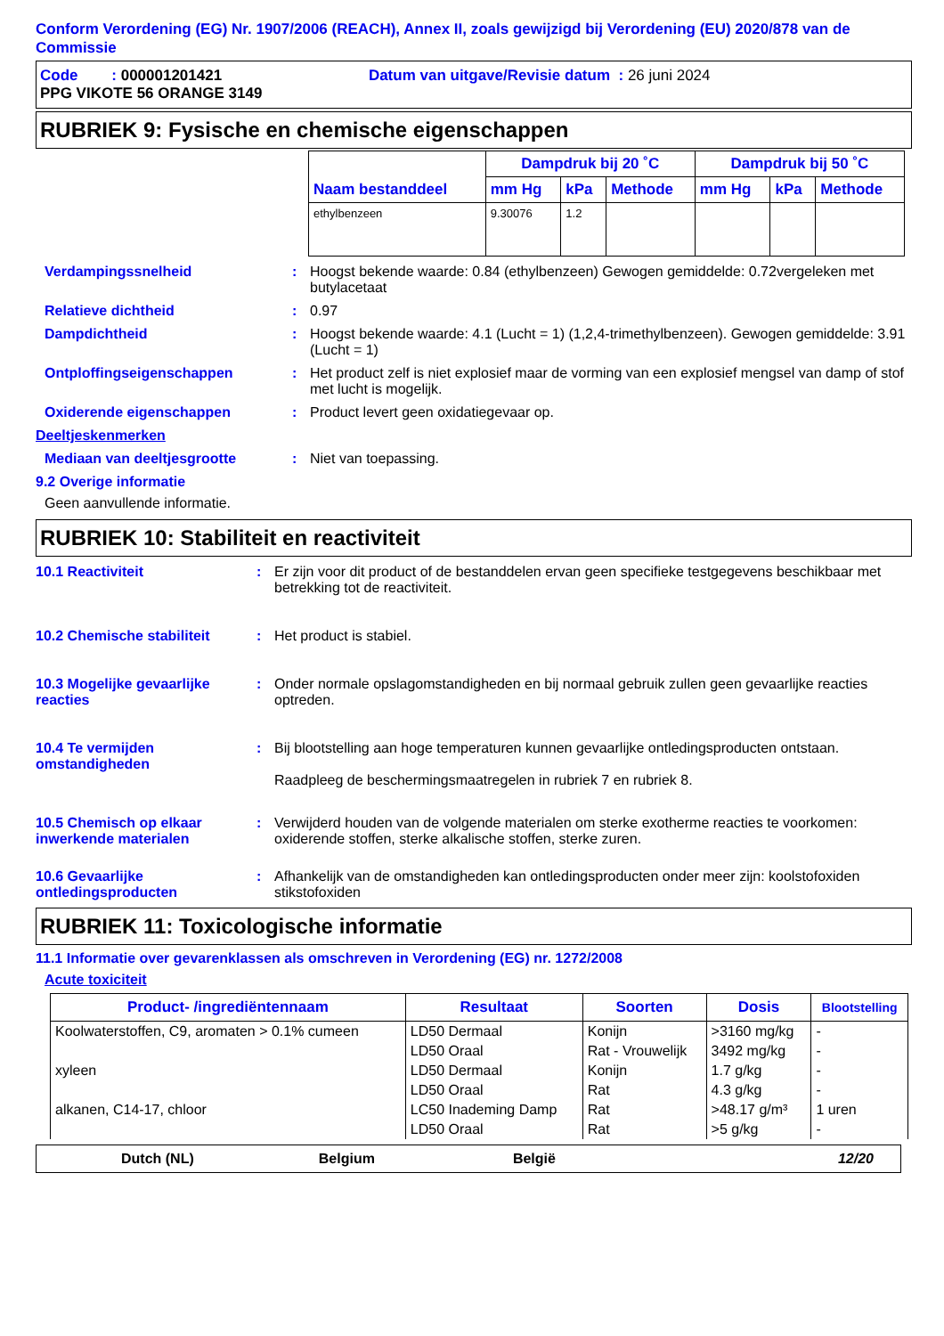Conform Verordening (EG) Nr. 1907/2006 (REACH), Annex II, zoals gewijzigd bij Verordening (EU) 2020/878 van de Commissie
Code : 000001201421 Datum van uitgave/Revisie datum : 26 juni 2024
PPG VIKOTE 56 ORANGE 3149
RUBRIEK 9: Fysische en chemische eigenschappen
| Naam bestanddeel | Dampdruk bij 20 ˚C | | | Dampdruk bij 50 ˚C | | |
| --- | --- | --- | --- | --- | --- | --- |
| | mm Hg | kPa | Methode | mm Hg | kPa | Methode |
| ethylbenzeen | 9.30076 | 1.2 | | | | |
Verdampingssnelheid : Hoogst bekende waarde: 0.84 (ethylbenzeen) Gewogen gemiddelde: 0.72vergeleken met butylacetaat
Relatieve dichtheid : 0.97
Dampdichtheid : Hoogst bekende waarde: 4.1 (Lucht = 1) (1,2,4-trimethylbenzeen). Gewogen gemiddelde: 3.91 (Lucht = 1)
Ontploffingseigenschappen : Het product zelf is niet explosief maar de vorming van een explosief mengsel van damp of stof met lucht is mogelijk.
Oxiderende eigenschappen : Product levert geen oxidatiegevaar op.
Deeltjeskenmerken
Mediaan van deeltjesgrootte : Niet van toepassing.
9.2 Overige informatie
Geen aanvullende informatie.
RUBRIEK 10: Stabiliteit en reactiviteit
10.1 Reactiviteit : Er zijn voor dit product of de bestanddelen ervan geen specifieke testgegevens beschikbaar met betrekking tot de reactiviteit.
10.2 Chemische stabiliteit
: Het product is stabiel.
10.3 Mogelijke gevaarlijke reacties
: Onder normale opslagomstandigheden en bij normaal gebruik zullen geen gevaarlijke reacties optreden.
10.4 Te vermijden omstandigheden
: Bij blootstelling aan hoge temperaturen kunnen gevaarlijke ontledingsproducten ontstaan.
Raadpleeg de beschermingsmaatregelen in rubriek 7 en rubriek 8.
10.5 Chemisch op elkaar inwerkende materialen
: Verwijderd houden van de volgende materialen om sterke exotherme reacties te voorkomen: oxiderende stoffen, sterke alkalische stoffen, sterke zuren.
10.6 Gevaarlijke ontledingsproducten
: Afhankelijk van de omstandigheden kan ontledingsproducten onder meer zijn: koolstofoxiden stikstofoxiden
RUBRIEK 11: Toxicologische informatie
11.1 Informatie over gevarenklassen als omschreven in Verordening (EG) nr. 1272/2008
Acute toxiciteit
| Product- /ingrediëntennaam | Resultaat | Soorten | Dosis | Blootstelling |
| --- | --- | --- | --- | --- |
| Koolwaterstoffen, C9, aromaten > 0.1% cumeen | LD50 Dermaal | Konijn | >3160 mg/kg | - |
| | LD50 Oraal | Rat - Vrouwelijk | 3492 mg/kg | - |
| xyleen | LD50 Dermaal | Konijn | 1.7 g/kg | - |
| | LD50 Oraal | Rat | 4.3 g/kg | - |
| alkanen, C14-17, chloor | LC50 Inademing Damp | Rat | >48.17 g/m³ | 1 uren |
| | LD50 Oraal | Rat | >5 g/kg | - |
Dutch (NL) Belgium België 12/20